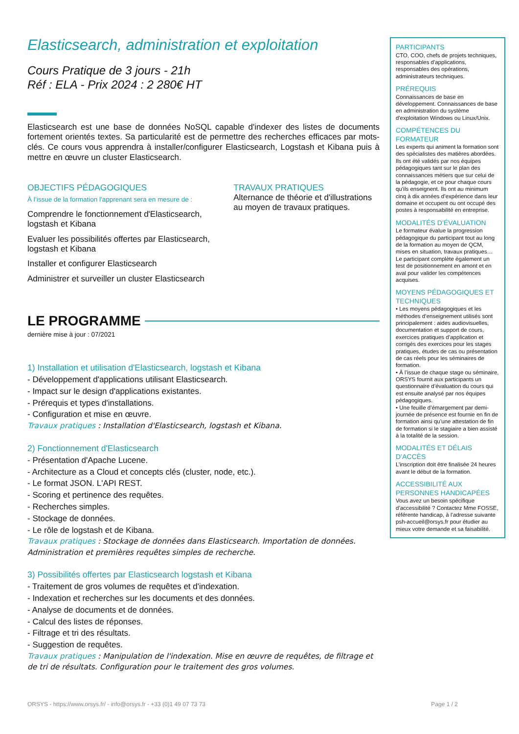Elasticsearch, administration et exploitation
Cours Pratique de 3 jours - 21h
Réf : ELA - Prix 2024 : 2 280€ HT
Elasticsearch est une base de données NoSQL capable d'indexer des listes de documents fortement orientés textes. Sa particularité est de permettre des recherches efficaces par mots-clés. Ce cours vous apprendra à installer/configurer Elasticsearch, Logstash et Kibana puis à mettre en œuvre un cluster Elasticsearch.
OBJECTIFS PÉDAGOGIQUES
À l’issue de la formation l'apprenant sera en mesure de :
Comprendre le fonctionnement d'Elasticsearch, logstash et Kibana
Evaluer les possibilités offertes par Elasticsearch, logstash et Kibana
Installer et configurer Elasticsearch
Administrer et surveiller un cluster Elasticsearch
TRAVAUX PRATIQUES
Alternance de théorie et d'illustrations au moyen de travaux pratiques.
LE PROGRAMME
dernière mise à jour : 07/2021
1) Installation et utilisation d'Elasticsearch, logstash et Kibana
- Développement d'applications utilisant Elasticsearch.
- Impact sur le design d'applications existantes.
- Prérequis et types d'installations.
- Configuration et mise en œuvre.
Travaux pratiques : Installation d'Elasticsearch, logstash et Kibana.
2) Fonctionnement d'Elasticsearch
- Présentation d'Apache Lucene.
- Architecture as a Cloud et concepts clés (cluster, node, etc.).
- Le format JSON. L'API REST.
- Scoring et pertinence des requêtes.
- Recherches simples.
- Stockage de données.
- Le rôle de logstash et de Kibana.
Travaux pratiques : Stockage de données dans Elasticsearch. Importation de données. Administration et premières requêtes simples de recherche.
3) Possibilités offertes par Elasticsearch logstash et Kibana
- Traitement de gros volumes de requêtes et d'indexation.
- Indexation et recherches sur les documents et des données.
- Analyse de documents et de données.
- Calcul des listes de réponses.
- Filtrage et tri des résultats.
- Suggestion de requêtes.
Travaux pratiques : Manipulation de l'indexation. Mise en œuvre de requêtes, de filtrage et de tri de résultats. Configuration pour le traitement des gros volumes.
PARTICIPANTS
CTO, COO, chefs de projets techniques, responsables d'applications, responsables des opérations, administrateurs techniques.
PRÉREQUIS
Connaissances de base en développement. Connaissances de base en administration du système d'exploitation Windows ou Linux/Unix.
COMPÉTENCES DU FORMATEUR
Les experts qui animent la formation sont des spécialistes des matières abordées. Ils ont été validés par nos équipes pédagogiques tant sur le plan des connaissances métiers que sur celui de la pédagogie, et ce pour chaque cours qu’ils enseignent. Ils ont au minimum cinq à dix années d’expérience dans leur domaine et occupent ou ont occupé des postes à responsabilité en entreprise.
MODALITÉS D’ÉVALUATION
Le formateur évalue la progression pédagogique du participant tout au long de la formation au moyen de QCM, mises en situation, travaux pratiques…
Le participant complète également un test de positionnement en amont et en aval pour valider les compétences acquises.
MOYENS PÉDAGOGIQUES ET TECHNIQUES
• Les moyens pédagogiques et les méthodes d’enseignement utilisés sont principalement : aides audiovisuelles, documentation et support de cours, exercices pratiques d’application et corrigés des exercices pour les stages pratiques, études de cas ou présentation de cas réels pour les séminaires de formation.
• À l’issue de chaque stage ou séminaire, ORSYS fournit aux participants un questionnaire d’évaluation du cours qui est ensuite analysé par nos équipes pédagogiques.
• Une feuille d’émargement par demi-journée de présence est fournie en fin de formation ainsi qu’une attestation de fin de formation si le stagiaire a bien assisté à la totalité de la session.
MODALITÉS ET DÉLAIS D’ACCÈS
L’inscription doit être finalisée 24 heures avant le début de la formation.
ACCESSIBILITÉ AUX PERSONNES HANDICAPÉES
Vous avez un besoin spécifique d’accessibilité ? Contactez Mme FOSSE, référente handicap, à l’adresse suivante psh-accueil@orsys.fr pour étudier au mieux votre demande et sa faisabilité.
ORSYS - https://www.orsys.fr/ - info@orsys.fr - +33 (0)1 49 07 73 73 Page 1 / 2